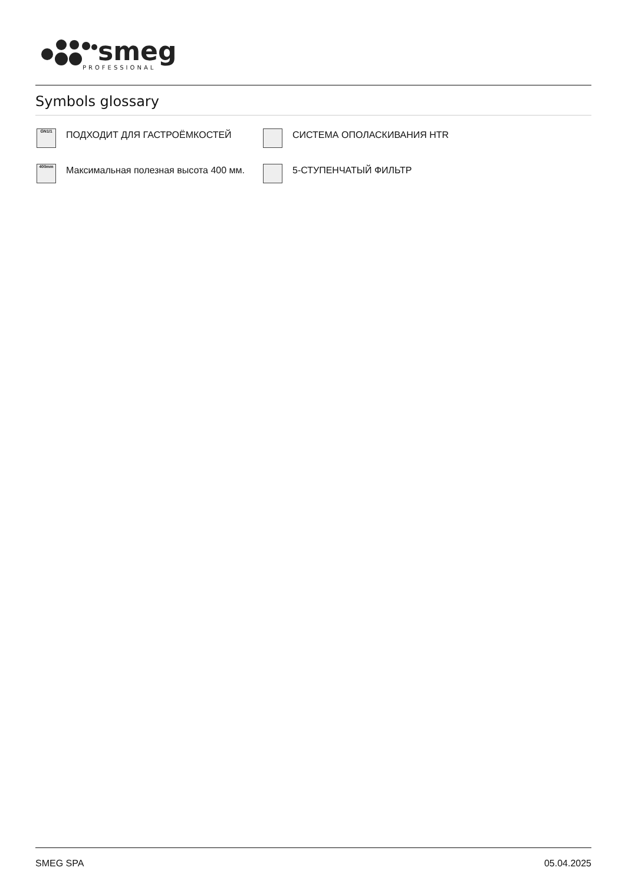smeg
PROFESSIONAL
Symbols glossary
GN1/1
ПОДХОДИТ ДЛЯ ГАСТРОЁМКОСТЕЙ
СИСТЕМА ОПОЛАСКИВАНИЯ HTR
400mm
Максимальная полезная высота 400 мм.
5-СТУПЕНЧАТЫЙ ФИЛЬТР
SMEG SPA 05.04.2025